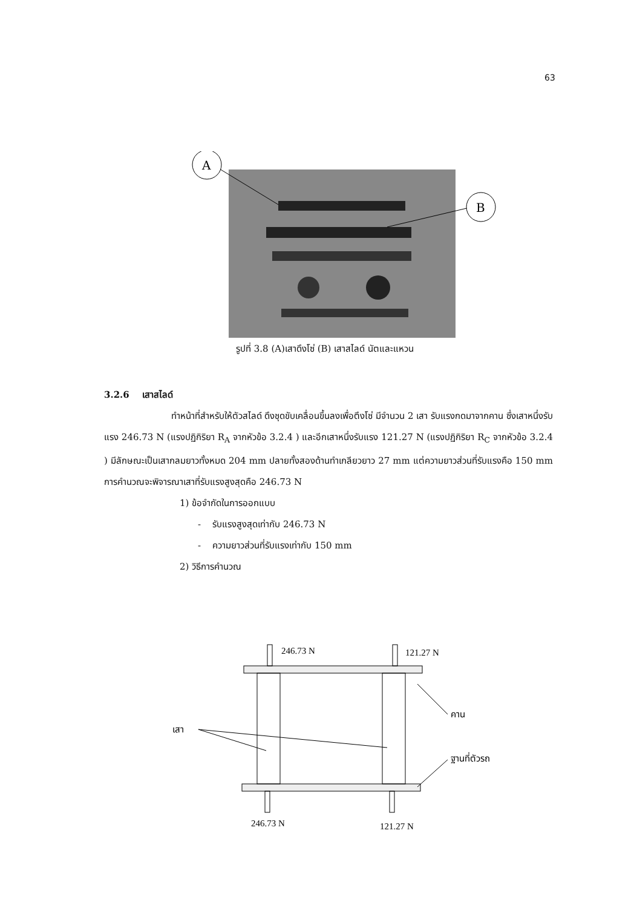63
A
B
รูปที่ 3.8 (A)เสาดึงโซ่ (B) เสาสไลด์ นัตและแหวน
3.2.6 เสาสไลด์
ทำหน้าที่สำหรับให้ตัวสไลด์ ดึงชุดขับเคลื่อนขึ้นลงเพื่อตึงโซ่ มีจำนวน 2 เสา รับแรงกดมาจากคาน ซึ่งเสาหนึ่งรับแรง 246.73 N (แรงปฏิกิริยา R<sub>A</sub> จากหัวข้อ 3.2.4 ) และอีกเสาหนึ่งรับแรง 121.27 N (แรงปฏิกิริยา R<sub>C</sub> จากหัวข้อ 3.2.4 ) มีลักษณะเป็นเสากลมยาวทั้งหมด 204 mm ปลายทั้งสองด้านทำเกลียวยาว 27 mm แต่ความยาวส่วนที่รับแรงคือ 150 mm การคำนวณจะพิจารณาเสาที่รับแรงสูงสุดคือ 246.73 N
1) ข้อจำกัดในการออกแบบ
- รับแรงสูงสุดเท่ากับ 246.73 N
- ความยาวส่วนที่รับแรงเท่ากับ 150 mm
2) วิธีการคำนวณ
246.73 N
121.27 N
คาน
เสา
ฐานที่ตัวรถ
246.73 N
121.27 N